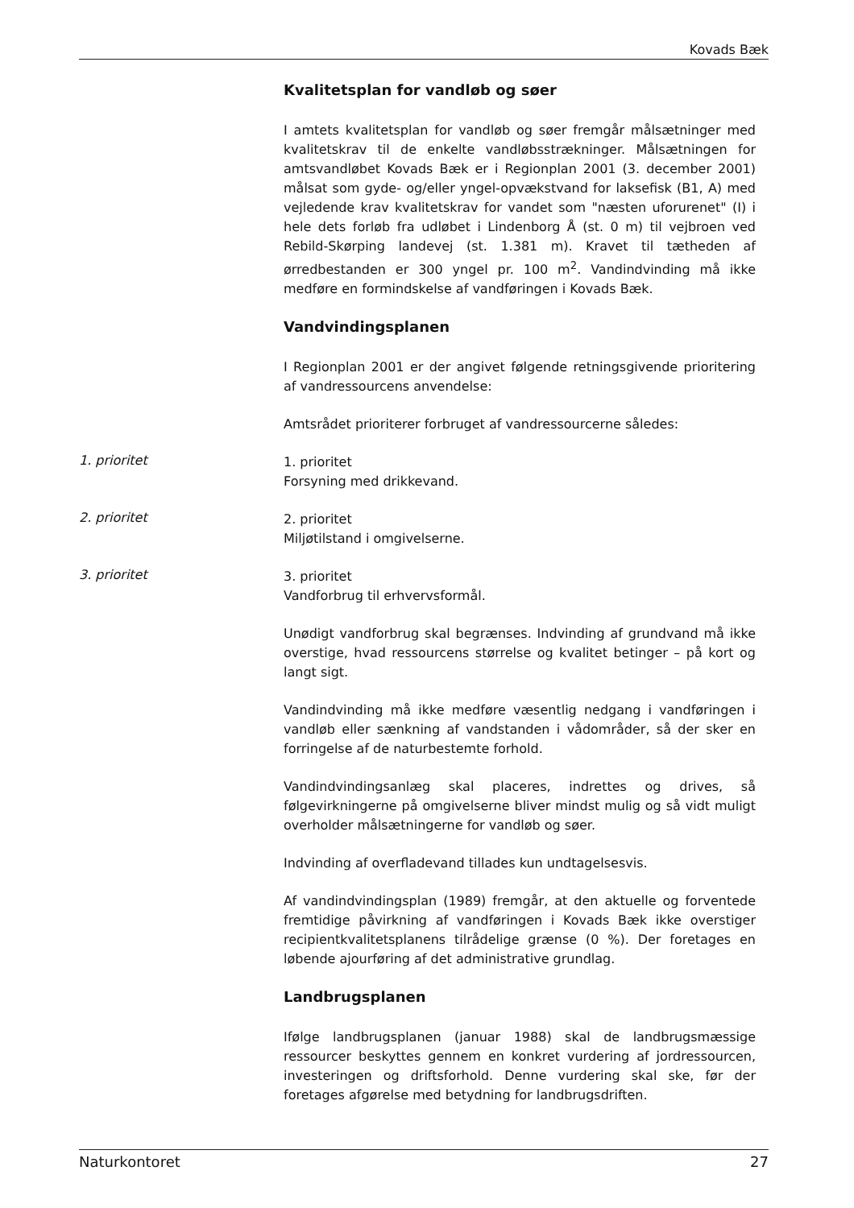Kovads Bæk
Kvalitetsplan for vandløb og søer
I amtets kvalitetsplan for vandløb og søer fremgår målsætninger med kvalitetskrav til de enkelte vandløbsstrækninger. Målsætningen for amtsvandløbet Kovads Bæk er i Regionplan 2001 (3. december 2001) målsat som gyde- og/eller yngel-opvækstvand for laksefisk (B1, A) med vejledende krav kvalitetskrav for vandet som "næsten uforurenet" (I) i hele dets forløb fra udløbet i Lindenborg Å (st. 0 m) til vejbroen ved Rebild-Skørping landevej (st. 1.381 m). Kravet til tætheden af ørredbestanden er 300 yngel pr. 100 m<sup>2</sup>. Vandindvinding må ikke medføre en formindskelse af vandføringen i Kovads Bæk.
Vandvindingsplanen
I Regionplan 2001 er der angivet følgende retningsgivende prioritering af vandressourcens anvendelse:
Amtsrådet prioriterer forbruget af vandressourcerne således:
1. prioritet
1. prioritet
Forsyning med drikkevand.
2. prioritet
2. prioritet
Miljøtilstand i omgivelserne.
3. prioritet
3. prioritet
Vandforbrug til erhvervsformål.
Unødigt vandforbrug skal begrænses. Indvinding af grundvand må ikke overstige, hvad ressourcens størrelse og kvalitet betinger – på kort og langt sigt.
Vandindvinding må ikke medføre væsentlig nedgang i vandføringen i vandløb eller sænkning af vandstanden i vådområder, så der sker en forringelse af de naturbestemte forhold.
Vandindvindingsanlæg skal placeres, indrettes og drives, så følgevirkningerne på omgivelserne bliver mindst mulig og så vidt muligt overholder målsætningerne for vandløb og søer.
Indvinding af overfladevand tillades kun undtagelsesvis.
Af vandindvindingsplan (1989) fremgår, at den aktuelle og forventede fremtidige påvirkning af vandføringen i Kovads Bæk ikke overstiger recipientkvalitetsplanens tilrådelige grænse (0 %). Der foretages en løbende ajourføring af det administrative grundlag.
Landbrugsplanen
Ifølge landbrugsplanen (januar 1988) skal de landbrugsmæssige ressourcer beskyttes gennem en konkret vurdering af jordressourcen, investeringen og driftsforhold. Denne vurdering skal ske, før der foretages afgørelse med betydning for landbrugsdriften.
Naturkontoret 27